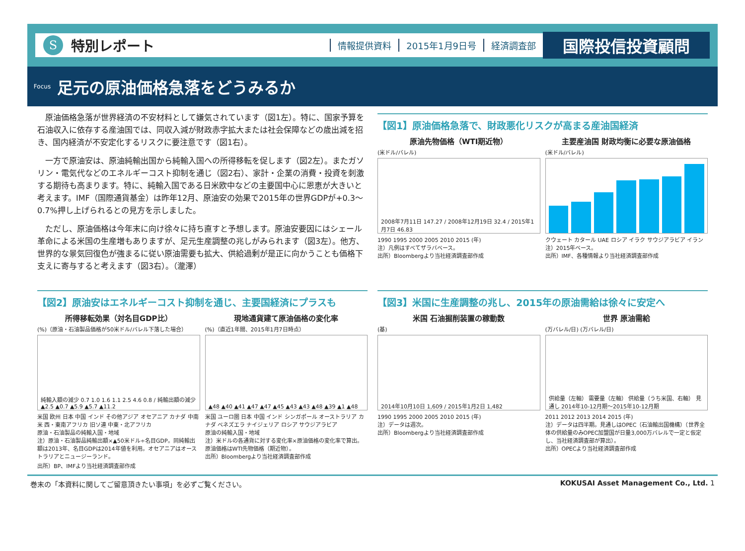S
特別レポート 情報提供資料 2015年1月9日号 経済調査部
国際投信投資顧問
Focus
足元の原油価格急落をどうみるか
原油価格急落が世界経済の不安材料として嫌気されています（図1左）。特に、国家予算を石油収入に依存する産油国では、同収入減が財政赤字拡大または社会保障などの歳出減を招き、国内経済が不安定化するリスクに要注意です（図1右）。
一方で原油安は、原油純輸出国から純輸入国への所得移転を促します（図2左）。またガソリン・電気代などのエネルギーコスト抑制を通じ（図2右）、家計・企業の消費・投資を刺激する期待も高まります。特に、純輸入国である日米欧中などの主要国中心に恩恵が大きいと考えます。IMF（国際通貨基金）は昨年12月、原油安の効果で2015年の世界GDPが+0.3～0.7%押し上げられるとの見方を示しました。
ただし、原油価格は今年末に向け徐々に持ち直すと予想します。原油安要因にはシェール革命による米国の生産増もありますが、足元生産調整の兆しがみられます（図3左）。他方、世界的な景気回復色が強まるに従い原油需要も拡大、供給過剰が是正に向かうことも価格下支えに寄与すると考えます（図3右）。（瀧澤）
【図1】原油価格急落で、財政悪化リスクが高まる産油国経済
原油先物価格（WTI期近物）
(米ドル/バレル)
2008年7月11日 147.27 / 2008年12月19日 32.4 / 2015年1月7日 46.83
1990 1995 2000 2005 2010 2015 (年)
注）凡例はすべてザラバベース。
出所）Bloombergより当社経済調査部作成
主要産油国 財政均衡に必要な原油価格
(米ドル/バレル)
クウェート カタール UAE ロシア イラク サウジアラビア イラン
注）2015年ベース。
出所）IMF、各種情報より当社経済調査部作成
【図2】原油安はエネルギーコスト抑制を通じ、主要国経済にプラスも
所得移転効果（対名目GDP比）
(%)（原油・石油製品価格が50米ドル/バレル下落した場合）
純輸入額の減少 0.7 1.0 1.6 1.1 2.5 4.6 0.8 / 純輸出額の減少 ▲2.5 ▲0.7 ▲5.9 ▲5.7 ▲11.2
米国 欧州 日本 中国 インド その他アジア オセアニア カナダ 中南米 西・東南アフリカ 旧ソ連 中東・北アフリカ
原油・石油製品の純輸入国・地域
注）原油・石油製品純輸出額×▲50米ドル÷名目GDP。同純輸出額は2013年、名目GDPは2014年値を利用。オセアニアはオーストラリアとニュージーランド。
出所）BP、IMFより当社経済調査部作成
現地通貨建て原油価格の変化率
(%)（直近1年間、2015年1月7日時点）
▲48 ▲40 ▲41 ▲47 ▲47 ▲45 ▲43 ▲43 ▲48 ▲39 ▲1 ▲48
米国 ユーロ圏 日本 中国 インド シンガポール オーストラリア カナダ ベネズエラ ナイジェリア ロシア サウジアラビア
原油の純輸入国・地域
注）米ドルの各通貨に対する変化率×原油価格の変化率で算出。原油価格はWTI先物価格（期近物）。
出所）Bloombergより当社経済調査部作成
【図3】米国に生産調整の兆し、2015年の原油需給は徐々に安定へ
米国 石油掘削装置の稼動数
(基)
2014年10月10日 1,609 / 2015年1月2日 1,482
1990 1995 2000 2005 2010 2015 (年)
注）データは週次。
出所）Bloombergより当社経済調査部作成
世界 原油需給
(万バレル/日) (万バレル/日)
供給量（左軸） 需要量（左軸） 供給量（うち米国、右軸） 見通し 2014年10-12月期～2015年10-12月期
2011 2012 2013 2014 2015 (年)
注）データは四半期。見通しはOPEC（石油輸出国機構）（世界全体の供給量のみOPEC加盟国が日量3,000万バレルで一定と仮定し、当社経済調査部が算出）。
出所）OPECより当社経済調査部作成
巻末の「本資料に関してご留意頂きたい事項」を必ずご覧ください。 KOKUSAI Asset Management Co., Ltd. 1